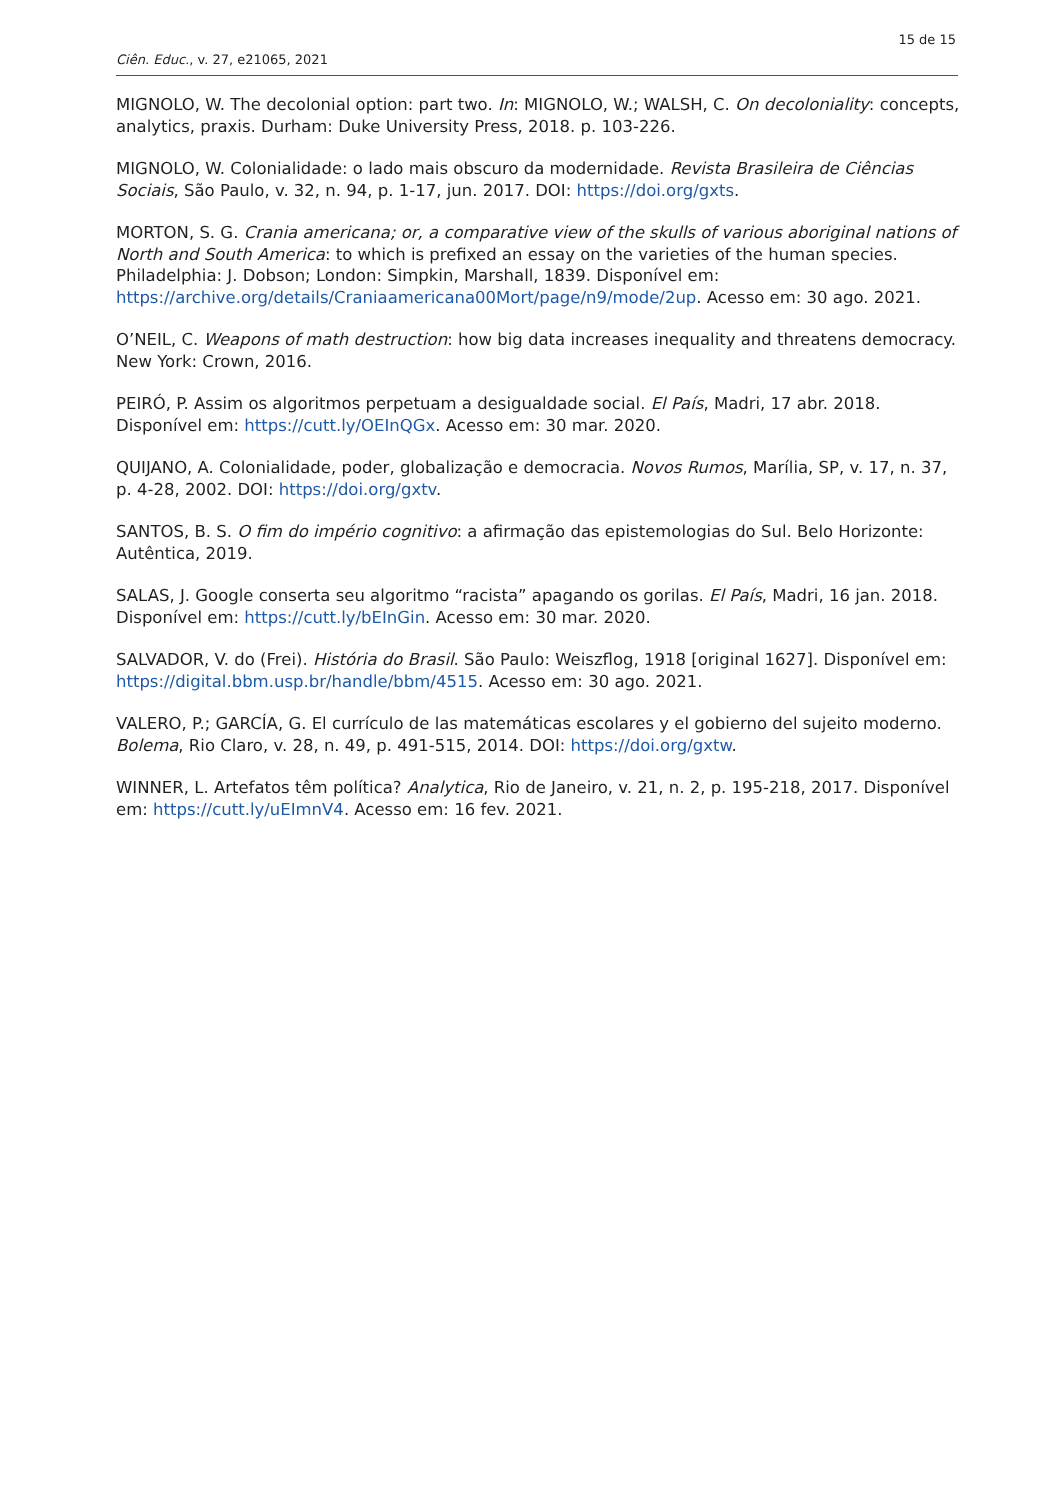15 de 15
Ciên. Educ., v. 27, e21065, 2021
MIGNOLO, W. The decolonial option: part two. In: MIGNOLO, W.; WALSH, C. On decoloniality: concepts, analytics, praxis. Durham: Duke University Press, 2018. p. 103-226.
MIGNOLO, W. Colonialidade: o lado mais obscuro da modernidade. Revista Brasileira de Ciências Sociais, São Paulo, v. 32, n. 94, p. 1-17, jun. 2017. DOI: https://doi.org/gxts.
MORTON, S. G. Crania americana; or, a comparative view of the skulls of various aboriginal nations of North and South America: to which is prefixed an essay on the varieties of the human species. Philadelphia: J. Dobson; London: Simpkin, Marshall, 1839. Disponível em: https://archive.org/details/Craniaamericana00Mort/page/n9/mode/2up. Acesso em: 30 ago. 2021.
O’NEIL, C. Weapons of math destruction: how big data increases inequality and threatens democracy. New York: Crown, 2016.
PEIRÓ, P. Assim os algoritmos perpetuam a desigualdade social. El País, Madri, 17 abr. 2018. Disponível em: https://cutt.ly/OEInQGx. Acesso em: 30 mar. 2020.
QUIJANO, A. Colonialidade, poder, globalização e democracia. Novos Rumos, Marília, SP, v. 17, n. 37, p. 4-28, 2002. DOI: https://doi.org/gxtv.
SANTOS, B. S. O fim do império cognitivo: a afirmação das epistemologias do Sul. Belo Horizonte: Autêntica, 2019.
SALAS, J. Google conserta seu algoritmo “racista” apagando os gorilas. El País, Madri, 16 jan. 2018. Disponível em: https://cutt.ly/bEInGin. Acesso em: 30 mar. 2020.
SALVADOR, V. do (Frei). História do Brasil. São Paulo: Weiszflog, 1918 [original 1627]. Disponível em: https://digital.bbm.usp.br/handle/bbm/4515. Acesso em: 30 ago. 2021.
VALERO, P.; GARCÍA, G. El currículo de las matemáticas escolares y el gobierno del sujeito moderno. Bolema, Rio Claro, v. 28, n. 49, p. 491-515, 2014. DOI: https://doi.org/gxtw.
WINNER, L. Artefatos têm política? Analytica, Rio de Janeiro, v. 21, n. 2, p. 195-218, 2017. Disponível em: https://cutt.ly/uEImnV4. Acesso em: 16 fev. 2021.